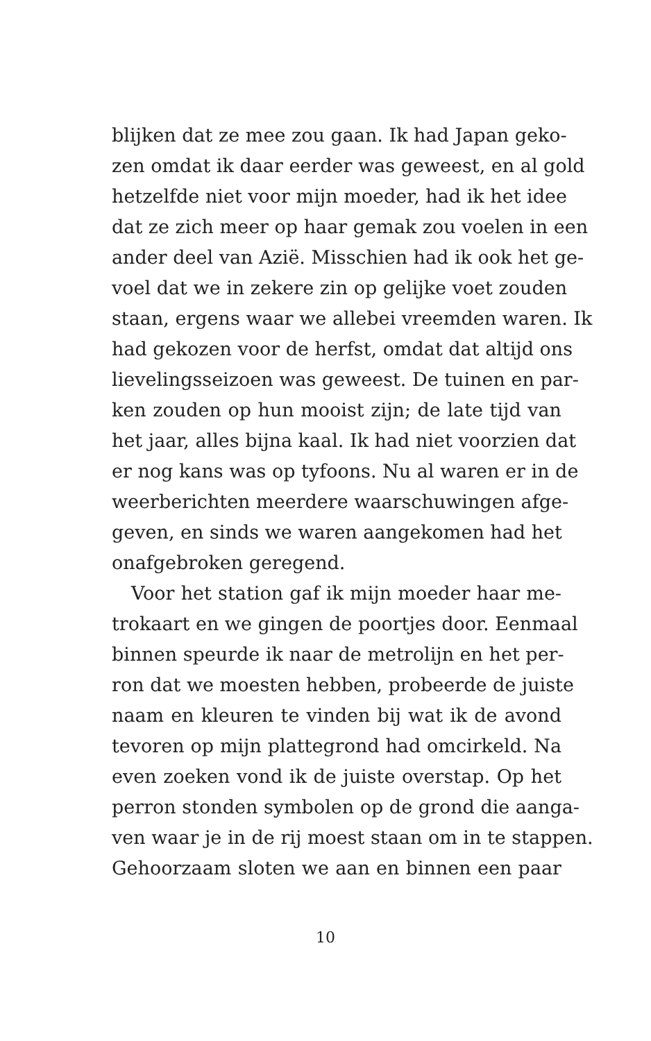blijken dat ze mee zou gaan. Ik had Japan geko-
zen omdat ik daar eerder was geweest, en al gold
hetzelfde niet voor mijn moeder, had ik het idee
dat ze zich meer op haar gemak zou voelen in een
ander deel van Azië. Misschien had ik ook het ge-
voel dat we in zekere zin op gelijke voet zouden
staan, ergens waar we allebei vreemden waren. Ik
had gekozen voor de herfst, omdat dat altijd ons
lievelingsseizoen was geweest. De tuinen en par-
ken zouden op hun mooist zijn; de late tijd van
het jaar, alles bijna kaal. Ik had niet voorzien dat
er nog kans was op tyfoons. Nu al waren er in de
weerberichten meerdere waarschuwingen afge-
geven, en sinds we waren aangekomen had het
onafgebroken geregend.
Voor het station gaf ik mijn moeder haar me-
trokaart en we gingen de poortjes door. Eenmaal
binnen speurde ik naar de metrolijn en het per-
ron dat we moesten hebben, probeerde de juiste
naam en kleuren te vinden bij wat ik de avond
tevoren op mijn plattegrond had omcirkeld. Na
even zoeken vond ik de juiste overstap. Op het
perron stonden symbolen op de grond die aanga-
ven waar je in de rij moest staan om in te stappen.
Gehoorzaam sloten we aan en binnen een paar
10